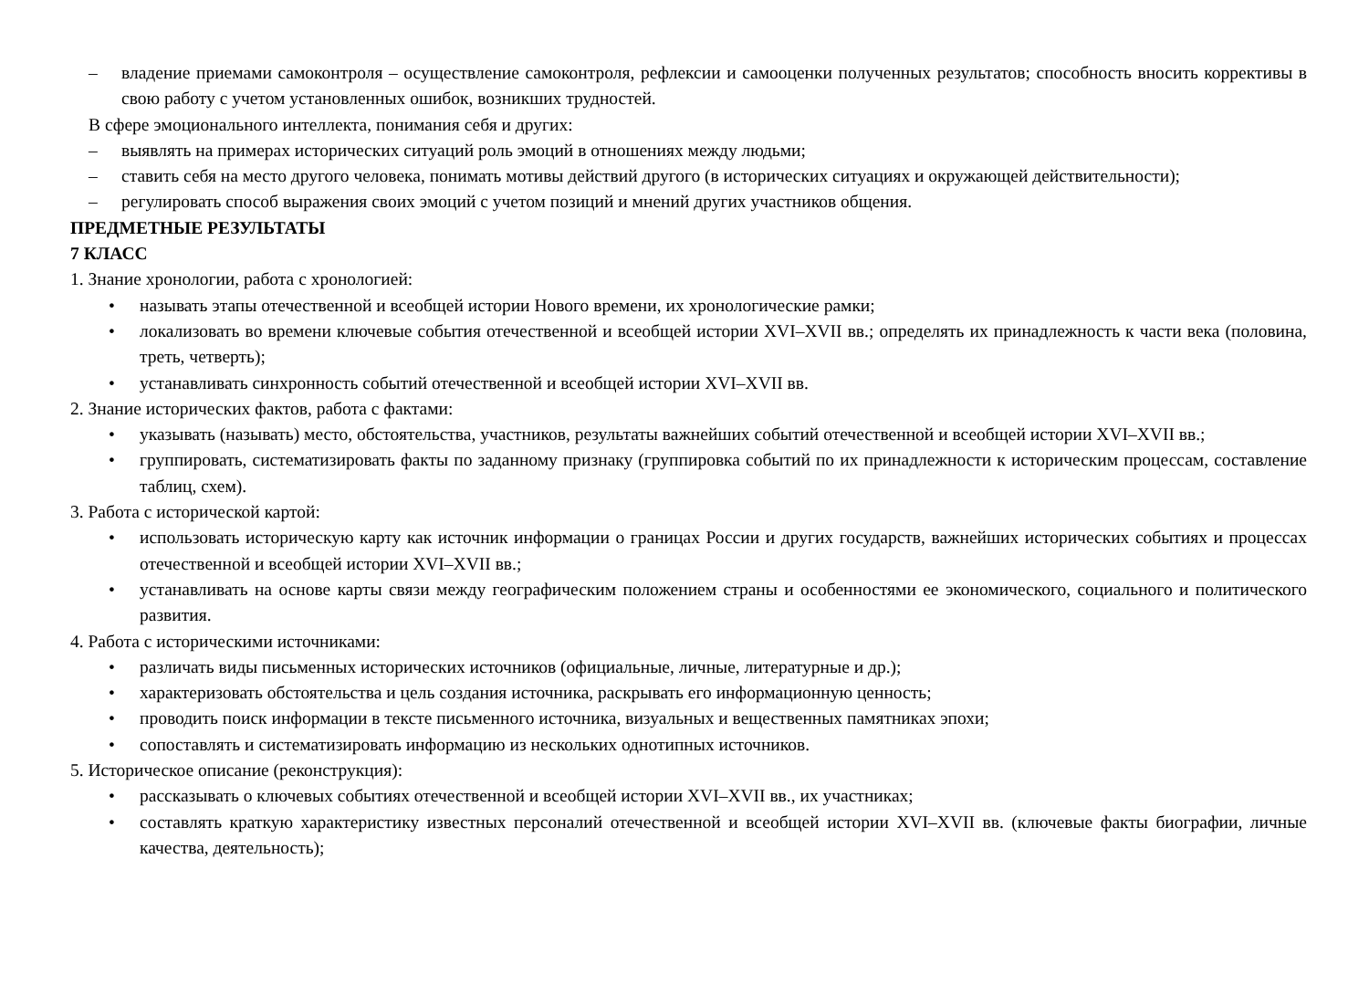– владение приемами самоконтроля – осуществление самоконтроля, рефлексии и самооценки полученных результатов; способность вносить коррективы в свою работу с учетом установленных ошибок, возникших трудностей.
В сфере эмоционального интеллекта, понимания себя и других:
– выявлять на примерах исторических ситуаций роль эмоций в отношениях между людьми;
– ставить себя на место другого человека, понимать мотивы действий другого (в исторических ситуациях и окружающей действительности);
– регулировать способ выражения своих эмоций с учетом позиций и мнений других участников общения.
ПРЕДМЕТНЫЕ РЕЗУЛЬТАТЫ
7 КЛАСС
1. Знание хронологии, работа с хронологией:
• называть этапы отечественной и всеобщей истории Нового времени, их хронологические рамки;
• локализовать во времени ключевые события отечественной и всеобщей истории XVI–XVII вв.; определять их принадлежность к части века (половина, треть, четверть);
• устанавливать синхронность событий отечественной и всеобщей истории XVI–XVII вв.
2. Знание исторических фактов, работа с фактами:
• указывать (называть) место, обстоятельства, участников, результаты важнейших событий отечественной и всеобщей истории XVI–XVII вв.;
• группировать, систематизировать факты по заданному признаку (группировка событий по их принадлежности к историческим процессам, составление таблиц, схем).
3. Работа с исторической картой:
• использовать историческую карту как источник информации о границах России и других государств, важнейших исторических событиях и процессах отечественной и всеобщей истории XVI–XVII вв.;
• устанавливать на основе карты связи между географическим положением страны и особенностями ее экономического, социального и политического развития.
4. Работа с историческими источниками:
• различать виды письменных исторических источников (официальные, личные, литературные и др.);
• характеризовать обстоятельства и цель создания источника, раскрывать его информационную ценность;
• проводить поиск информации в тексте письменного источника, визуальных и вещественных памятниках эпохи;
• сопоставлять и систематизировать информацию из нескольких однотипных источников.
5. Историческое описание (реконструкция):
• рассказывать о ключевых событиях отечественной и всеобщей истории XVI–XVII вв., их участниках;
• составлять краткую характеристику известных персоналий отечественной и всеобщей истории XVI–XVII вв. (ключевые факты биографии, личные качества, деятельность);